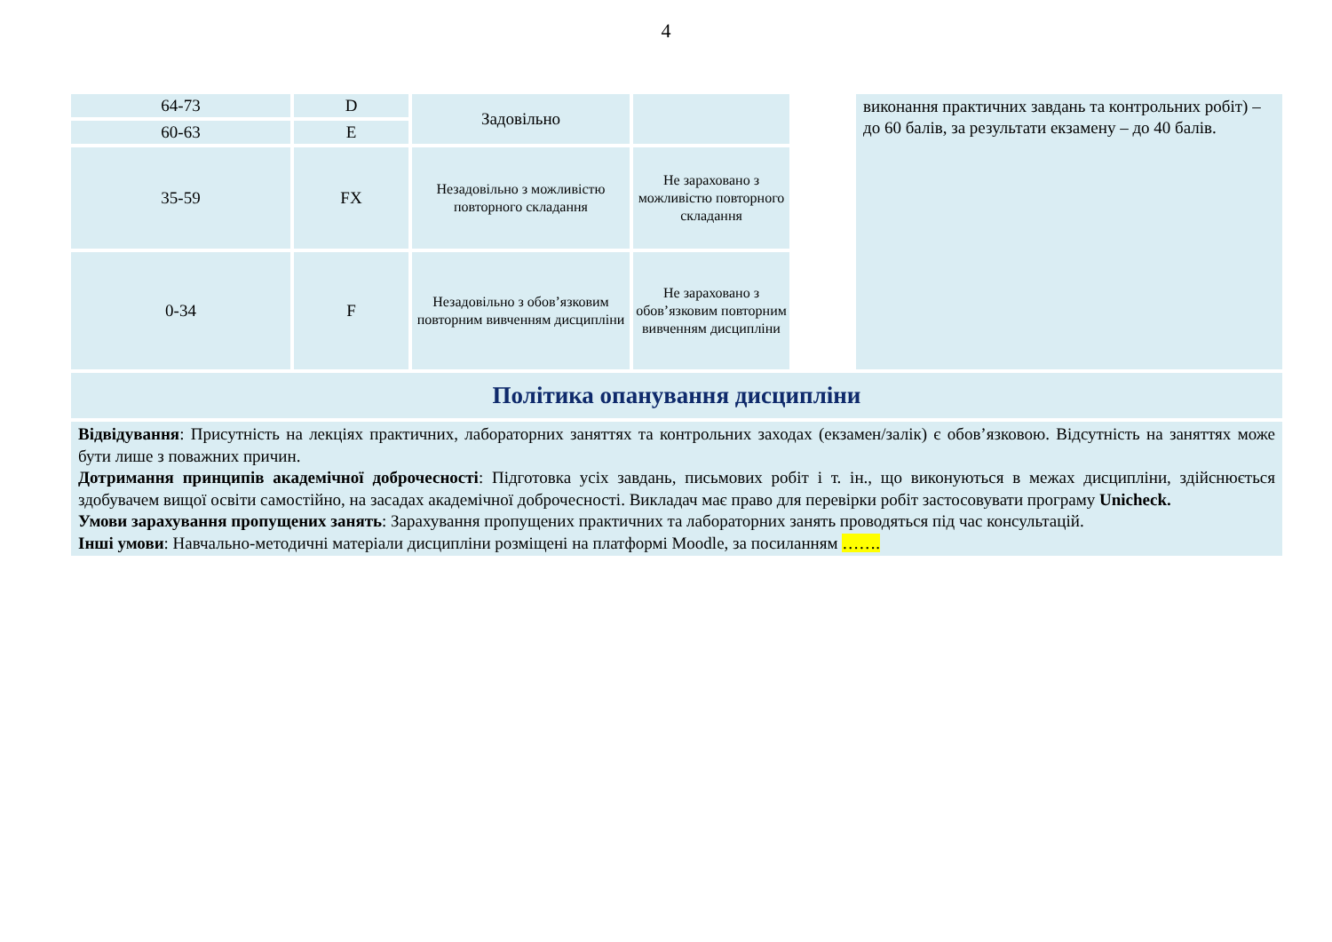4
| 64-73 | D | Задовільно | | | виконання практичних завдань та контрольних робіт) – до 60 балів, за результати екзамену – до 40 балів. |
| 60-63 | E | | | | |
| 35-59 | FX | Незадовільно з можливістю повторного складання | Не зараховано з можливістю повторного складання | | |
| 0-34 | F | Незадовільно з обов’язковим повторним вивченням дисципліни | Не зараховано з обов’язковим повторним вивченням дисципліни | | |
| Політика опанування дисципліни | | | | | |
| Відвідування : Присутність на лекціях практичних, лабораторних заняттях та контрольних заходах (екзамен/залік) є обов’язковою. Відсутність на заняттях може бути лише з поважних причин. Дотримання принципів академічної доброчесності : Підготовка усіх завдань, письмових робіт і т. ін., що виконуються в межах дисципліни, здійснюється здобувачем вищої освіти самостійно, на засадах академічної доброчесності. Викладач має право для перевірки робіт застосовувати програму Unicheck. Умови зарахування пропущених занять : Зарахування пропущених практичних та лабораторних занять проводяться під час консультацій. Інші умови : Навчально-методичні матеріали дисципліни розміщені на платформі Moodle, за посиланням ……. | | | | | |